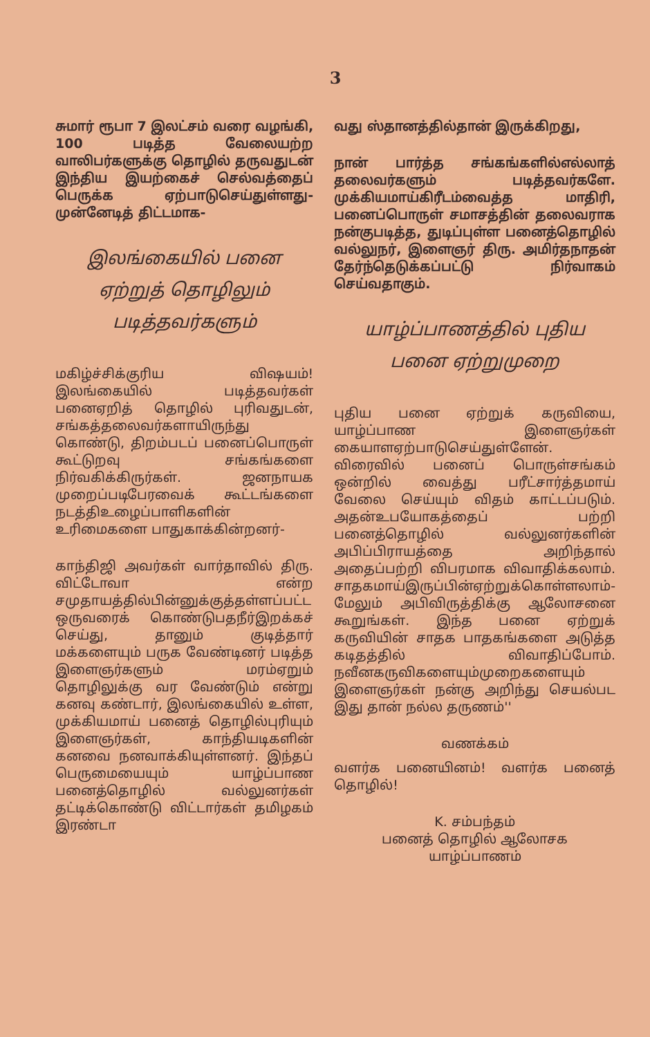3
சுமார் ரூபா 7 இலட்சம் வரை வழங்கி, 100 படித்த வேலையற்ற வாலிபர்களுக்கு தொழில் தருவதுடன் இந்திய இயற்கைச் செல்வத்தைப் பெருக்க ஏற்பாடுசெய்துள்ளது- முன்னேடித் திட்டமாக-
இலங்கையில் பனை ஏற்றுத் தொழிலும் படித்தவர்களும்
மகிழ்ச்சிக்குரிய விஷயம்! இலங்கையில் படித்தவர்கள் பனைஏறித் தொழில் புரிவதுடன், சங்கத்தலைவர்களாயிருந்து கொண்டு, திறம்படப் பனைப்பொருள் கூட்டுறவு சங்கங்களை நிர்வகிக்கிருர்கள். ஜனநாயக முறைப்படிபேரவைக் கூட்டங்களை நடத்திஉழைப்பாளிகளின் உரிமைகளை பாதுகாக்கின்றனர்-
காந்திஜி அவர்கள் வார்தாவில் திரு. விட்டோவா என்ற சமுதாயத்தில்பின்னுக்குத்தள்ளப்பட்ட ஒருவரைக் கொண்டுபதநீர்இறக்கச் செய்து, தானும் குடித்தார் மக்களையும் பருக வேண்டினர் படித்த இளைஞர்களும் மரம்ஏறும் தொழிலுக்கு வர வேண்டும் என்று கனவு கண்டார், இலங்கையில் உள்ள, முக்கியமாய் பனைத் தொழில்புரியும் இளைஞர்கள், காந்தியடிகளின் கனவை நனவாக்கியுள்ளனர். இந்தப் பெருமையையும் யாழ்ப்பாண பனைத்தொழில் வல்லுனர்கள் தட்டிக்கொண்டு விட்டார்கள் தமிழகம் இரண்டா
வது ஸ்தானத்தில்தான் இருக்கிறது,
நான் பார்த்த சங்கங்களில்எல்லாத் தலைவர்களும் படித்தவர்களே. முக்கியமாய்கிரீடம்வைத்த மாதிரி, பனைப்பொருள் சமாசத்தின் தலைவராக நன்குபடித்த, துடிப்புள்ள பனைத்தொழில் வல்லுநர், இளைஞர் திரு. அமிர்தநாதன் தேர்ந்தெடுக்கப்பட்டு நிர்வாகம் செய்வதாகும்.
யாழ்ப்பாணத்தில் புதிய பனை ஏற்றுமுறை
புதிய பனை ஏற்றுக் கருவியை, யாழ்ப்பாண இளைஞர்கள் கையாளஏற்பாடுசெய்துள்ளேன். விரைவில் பனைப் பொருள்சங்கம் ஒன்றில் வைத்து பரீட்சார்த்தமாய் வேலை செய்யும் விதம் காட்டப்படும். அதன்உபயோகத்தைப் பற்றி பனைத்தொழில் வல்லுனர்களின் அபிப்பிராயத்தை அறிந்தால் அதைப்பற்றி விபரமாக விவாதிக்கலாம். சாதகமாய்இருப்பின்ஏற்றுக்கொள்ளலாம்-மேலும் அபிவிருத்திக்கு ஆலோசனை கூறுங்கள். இந்த பனை ஏற்றுக் கருவியின் சாதக பாதகங்களை அடுத்த கடிதத்தில் விவாதிப்போம். நவீனகருவிகளையும்முறைகளையும் இளைஞர்கள் நன்கு அறிந்து செயல்பட இது தான் நல்ல தருணம்''
வணக்கம்
வளர்க பனையினம்! வளர்க பனைத் தொழில்!
K. சம்பந்தம்
பனைத் தொழில் ஆலோசக
யாழ்ப்பாணம்